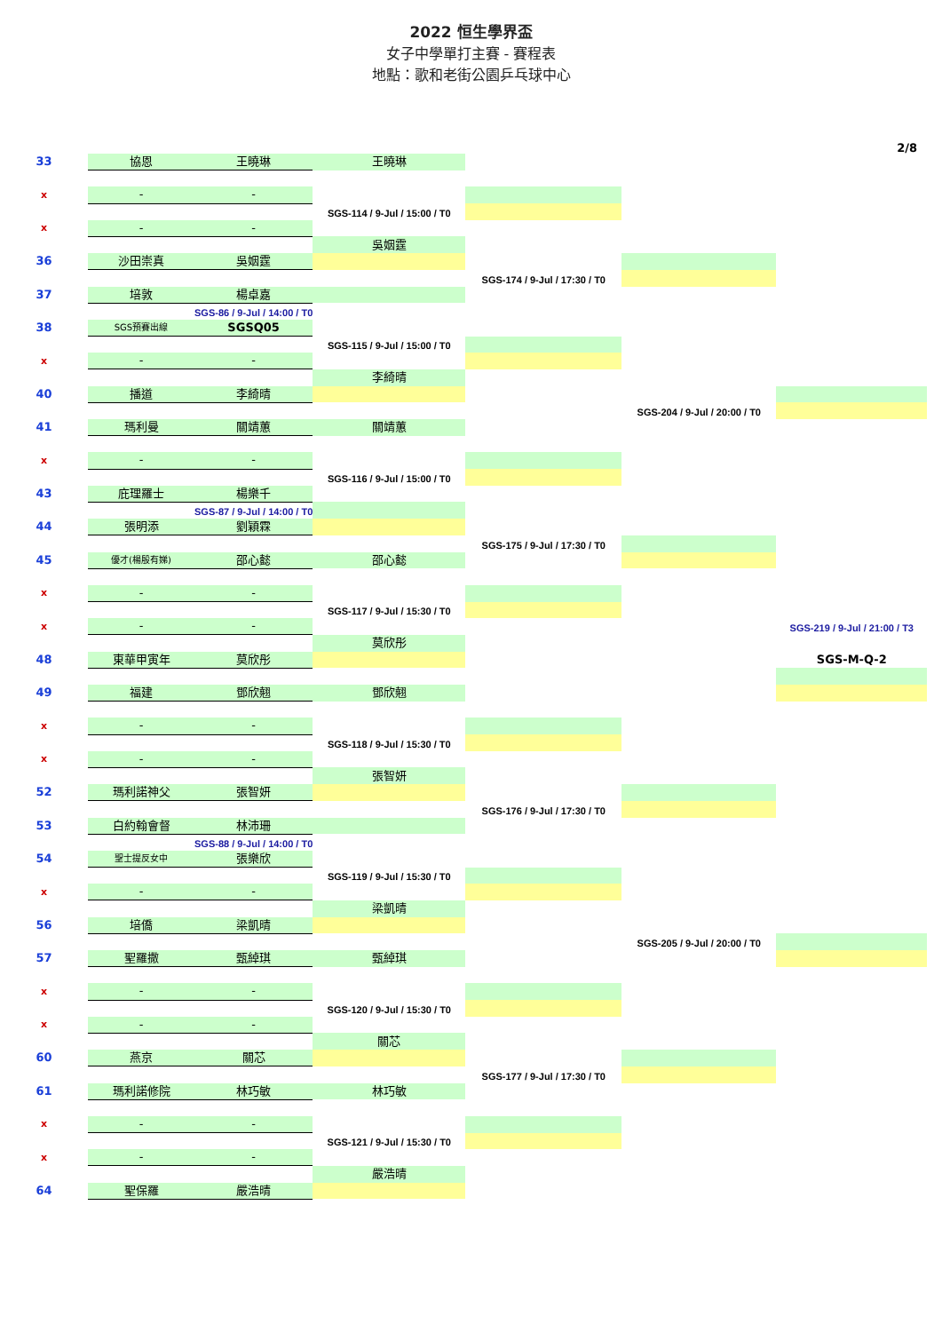2022 恒生學界盃
女子中學單打主賽 - 賽程表
地點：歌和老街公園乒乓球中心
2/8
| 33 | 協恩 | 王曉琳 | 王曉琳 | | | |
| x | - | - | | | | |
| | | | SGS-114 / 9-Jul / 15:00 / T0 | | | |
| x | - | - | | | | |
| | | | 吳姻霆 | | | |
| 36 | 沙田崇真 | 吳姻霆 | | | | |
| | | | | SGS-174 / 9-Jul / 17:30 / T0 | | |
| 37 | 培敦 | 楊卓嘉 | | | | |
| | | SGS-86 / 9-Jul / 14:00 / T0 | | | | |
| 38 | SGS預賽出線 | SGSQ05 | | | | |
| | | | SGS-115 / 9-Jul / 15:00 / T0 | | | |
| x | - | - | | | | |
| | | | 李綺晴 | | | |
| 40 | 播道 | 李綺晴 | | | | |
| | | | | | SGS-204 / 9-Jul / 20:00 / T0 | |
| 41 | 瑪利曼 | 關靖蕙 | 關靖蕙 | | | |
| x | - | - | | | | |
| | | | SGS-116 / 9-Jul / 15:00 / T0 | | | |
| 43 | 庇理羅士 | 楊樂千 | | | | |
| | | SGS-87 / 9-Jul / 14:00 / T0 | | | | |
| 44 | 張明添 | 劉穎霖 | | | | |
| | | | | SGS-175 / 9-Jul / 17:30 / T0 | | |
| 45 | 優才(楊殷有娣) | 邵心懿 | 邵心懿 | | | |
| x | - | - | | | | |
| | | | SGS-117 / 9-Jul / 15:30 / T0 | | | |
| x | - | - | | | | SGS-219 / 9-Jul / 21:00 / T3 |
| | | | 莫欣彤 | | | |
| 48 | 東華甲寅年 | 莫欣彤 | | | | SGS-M-Q-2 |
| 49 | 福建 | 鄧欣翹 | 鄧欣翹 | | | |
| x | - | - | | | | |
| | | | SGS-118 / 9-Jul / 15:30 / T0 | | | |
| x | - | - | | | | |
| | | | 張智妍 | | | |
| 52 | 瑪利諾神父 | 張智妍 | | | | |
| | | | | SGS-176 / 9-Jul / 17:30 / T0 | | |
| 53 | 白約翰會督 | 林沛珊 | | | | |
| | | SGS-88 / 9-Jul / 14:00 / T0 | | | | |
| 54 | 聖士提反女中 | 張樂欣 | | | | |
| | | | SGS-119 / 9-Jul / 15:30 / T0 | | | |
| x | - | - | | | | |
| | | | 梁凱晴 | | | |
| 56 | 培僑 | 梁凱晴 | | | | |
| | | | | | SGS-205 / 9-Jul / 20:00 / T0 | |
| 57 | 聖羅撒 | 甄綽琪 | 甄綽琪 | | | |
| x | - | - | | | | |
| | | | SGS-120 / 9-Jul / 15:30 / T0 | | | |
| x | - | - | | | | |
| | | | 關芯 | | | |
| 60 | 燕京 | 關芯 | | | | |
| | | | | SGS-177 / 9-Jul / 17:30 / T0 | | |
| 61 | 瑪利諾修院 | 林巧敏 | 林巧敏 | | | |
| x | - | - | | | | |
| | | | SGS-121 / 9-Jul / 15:30 / T0 | | | |
| x | - | - | | | | |
| | | | 嚴浩晴 | | | |
| 64 | 聖保羅 | 嚴浩晴 | | | | |